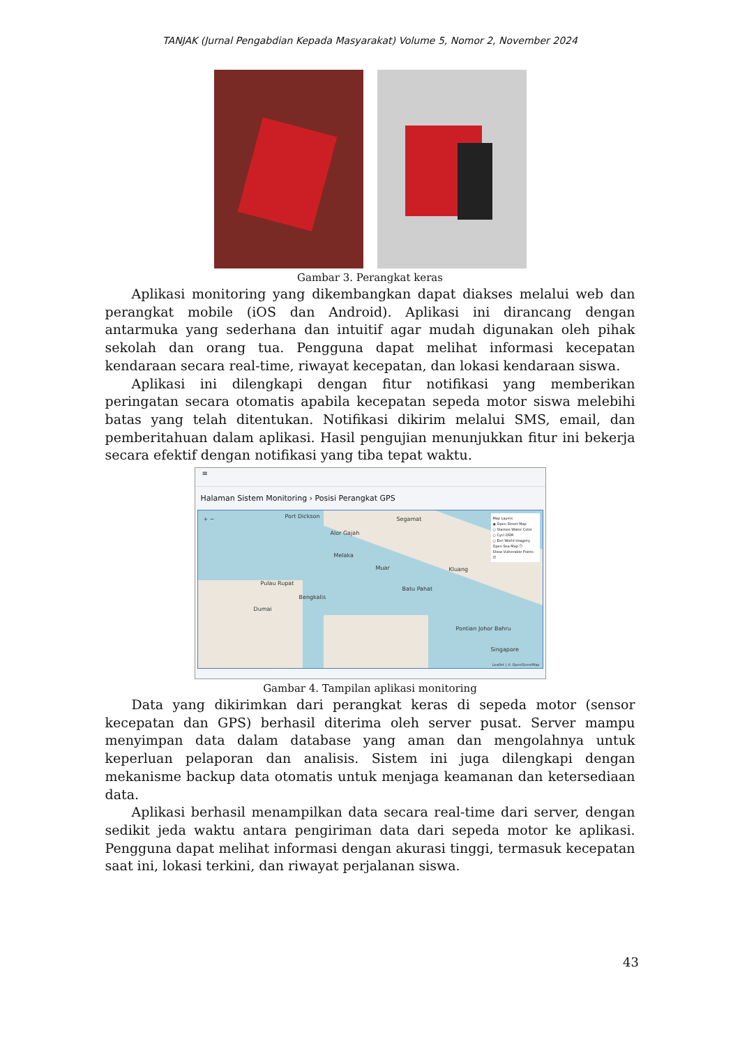TANJAK (Jurnal Pengabdian Kepada Masyarakat) Volume 5, Nomor 2, November 2024
Gambar 3. Perangkat keras
Aplikasi monitoring yang dikembangkan dapat diakses melalui web dan perangkat mobile (iOS dan Android). Aplikasi ini dirancang dengan antarmuka yang sederhana dan intuitif agar mudah digunakan oleh pihak sekolah dan orang tua. Pengguna dapat melihat informasi kecepatan kendaraan secara real-time, riwayat kecepatan, dan lokasi kendaraan siswa.
Aplikasi ini dilengkapi dengan fitur notifikasi yang memberikan peringatan secara otomatis apabila kecepatan sepeda motor siswa melebihi batas yang telah ditentukan. Notifikasi dikirim melalui SMS, email, dan pemberitahuan dalam aplikasi. Hasil pengujian menunjukkan fitur ini bekerja secara efektif dengan notifikasi yang tiba tepat waktu.
≡
Halaman Sistem Monitoring › Posisi Perangkat GPS
+ − Port Dickson Segamat
Alor Gajah
Melaka
Muar Kluang
Pulau Rupat
Bengkalis
Batu Pahat
Dumai
Pontian Johor Bahru
Singapore
Map Layers
◉ Open Street Map
○ Stamen Water Color
○ Cycl OSM
○ Esri World Imagery
Open Sea Map ☐
Show Vulnerable Points ☑
Leaflet | © OpenStreetMap
Gambar 4. Tampilan aplikasi monitoring
Data yang dikirimkan dari perangkat keras di sepeda motor (sensor kecepatan dan GPS) berhasil diterima oleh server pusat. Server mampu menyimpan data dalam database yang aman dan mengolahnya untuk keperluan pelaporan dan analisis. Sistem ini juga dilengkapi dengan mekanisme backup data otomatis untuk menjaga keamanan dan ketersediaan data.
Aplikasi berhasil menampilkan data secara real-time dari server, dengan sedikit jeda waktu antara pengiriman data dari sepeda motor ke aplikasi. Pengguna dapat melihat informasi dengan akurasi tinggi, termasuk kecepatan saat ini, lokasi terkini, dan riwayat perjalanan siswa.
43